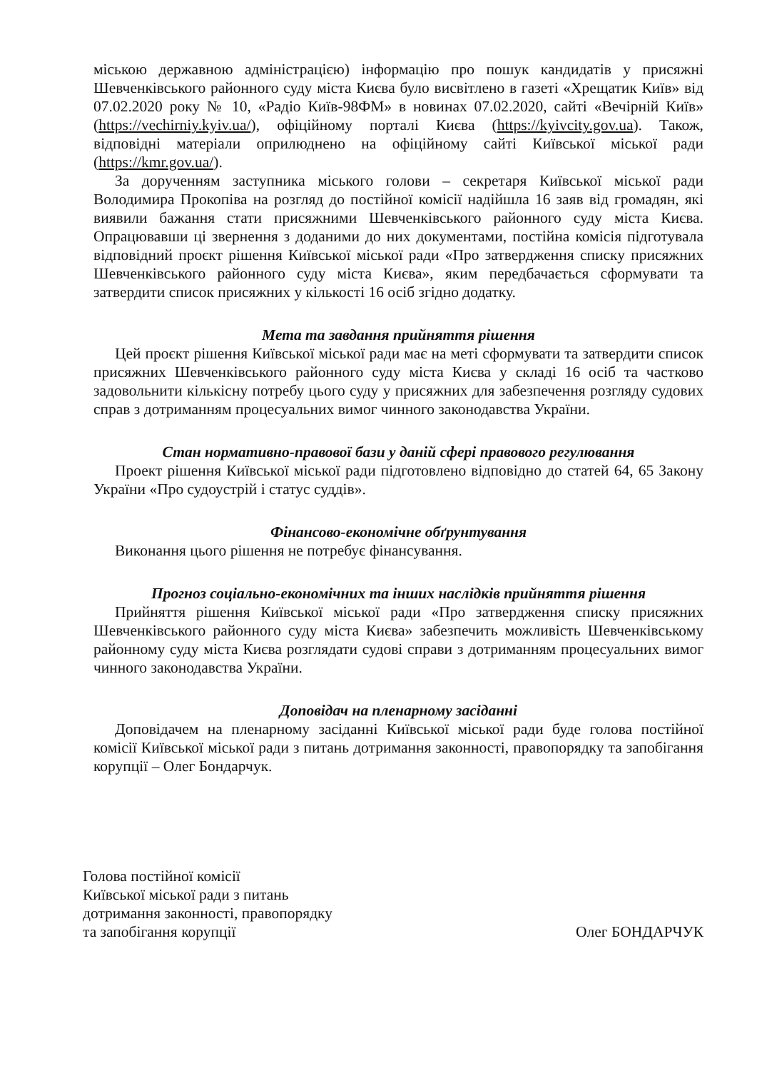міською державною адміністрацією) інформацію про пошук кандидатів у присяжні Шевченківського районного суду міста Києва було висвітлено в газеті «Хрещатик Київ» від 07.02.2020 року № 10, «Радіо Київ-98ФМ» в новинах 07.02.2020, сайті «Вечірній Київ» (https://vechirniy.kyiv.ua/), офіційному порталі Києва (https://kyivcity.gov.ua). Також, відповідні матеріали оприлюднено на офіційному сайті Київської міської ради (https://kmr.gov.ua/).
За дорученням заступника міського голови – секретаря Київської міської ради Володимира Прокопіва на розгляд до постійної комісії надійшла 16 заяв від громадян, які виявили бажання стати присяжними Шевченківського районного суду міста Києва. Опрацювавши ці звернення з доданими до них документами, постійна комісія підготувала відповідний проєкт рішення Київської міської ради «Про затвердження списку присяжних Шевченківського районного суду міста Києва», яким передбачається сформувати та затвердити список присяжних у кількості 16 осіб згідно додатку.
Мета та завдання прийняття рішення
Цей проєкт рішення Київської міської ради має на меті сформувати та затвердити список присяжних Шевченківського районного суду міста Києва у складі 16 осіб та частково задовольнити кількісну потребу цього суду у присяжних для забезпечення розгляду судових справ з дотриманням процесуальних вимог чинного законодавства України.
Стан нормативно-правової бази у даній сфері правового регулювання
Проект рішення Київської міської ради підготовлено відповідно до статей 64, 65 Закону України «Про судоустрій і статус суддів».
Фінансово-економічне обґрунтування
Виконання цього рішення не потребує фінансування.
Прогноз соціально-економічних та інших наслідків прийняття рішення
Прийняття рішення Київської міської ради «Про затвердження списку присяжних Шевченківського районного суду міста Києва» забезпечить можливість Шевченківському районному суду міста Києва розглядати судові справи з дотриманням процесуальних вимог чинного законодавства України.
Доповідач на пленарному засіданні
Доповідачем на пленарному засіданні Київської міської ради буде голова постійної комісії Київської міської ради з питань дотримання законності, правопорядку та запобігання корупції – Олег Бондарчук.
Голова постійної комісії
Київської міської ради з питань
дотримання законності, правопорядку
та запобігання корупції
Олег БОНДАРЧУК